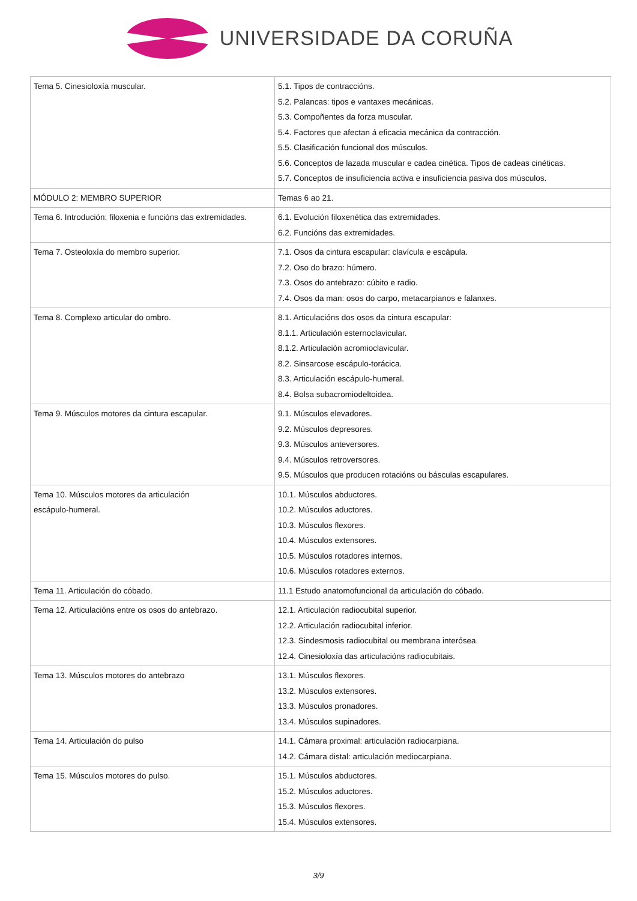UNIVERSIDADE DA CORUÑA
| Tema 5. Cinesioloxía muscular. | 5.1. Tipos de contraccións. 5.2. Palancas: tipos e vantaxes mecánicas. 5.3. Compoñentes da forza muscular. 5.4. Factores que afectan á eficacia mecánica da contracción. 5.5. Clasificación funcional dos músculos. 5.6. Conceptos de lazada muscular e cadea cinética. Tipos de cadeas cinéticas. 5.7. Conceptos de insuficiencia activa e insuficiencia pasiva dos músculos. |
| MÓDULO 2: MEMBRO SUPERIOR | Temas 6 ao 21. |
| Tema 6. Introdución: filoxenia e funcións das extremidades. | 6.1. Evolución filoxenética das extremidades. 6.2. Funcións das extremidades. |
| Tema 7. Osteoloxía do membro superior. | 7.1. Osos da cintura escapular: clavícula e escápula. 7.2. Oso do brazo: húmero. 7.3. Osos do antebrazo: cúbito e radio. 7.4. Osos da man: osos do carpo, metacarpianos e falanxes. |
| Tema 8. Complexo articular do ombro. | 8.1. Articulacións dos osos da cintura escapular: 8.1.1. Articulación esternoclavicular. 8.1.2. Articulación acromioclavicular. 8.2. Sinsarcose escápulo-torácica. 8.3. Articulación escápulo-humeral. 8.4. Bolsa subacromiodeltoidea. |
| Tema 9. Músculos motores da cintura escapular. | 9.1. Músculos elevadores. 9.2. Músculos depresores. 9.3. Músculos anteversores. 9.4. Músculos retroversores. 9.5. Músculos que producen rotacións ou básculas escapulares. |
| Tema 10. Músculos motores da articulación escápulo-humeral. | 10.1. Músculos abductores. 10.2. Músculos aductores. 10.3. Músculos flexores. 10.4. Músculos extensores. 10.5. Músculos rotadores internos. 10.6. Músculos rotadores externos. |
| Tema 11. Articulación do cóbado. | 11.1 Estudo anatomofuncional da articulación do cóbado. |
| Tema 12. Articulacións entre os osos do antebrazo. | 12.1. Articulación radiocubital superior. 12.2. Articulación radiocubital inferior. 12.3. Sindesmosis radiocubital ou membrana interósea. 12.4. Cinesioloxía das articulacións radiocubitais. |
| Tema 13. Músculos motores do antebrazo | 13.1. Músculos flexores. 13.2. Músculos extensores. 13.3. Músculos pronadores. 13.4. Músculos supinadores. |
| Tema 14. Articulación do pulso | 14.1. Cámara proximal: articulación radiocarpiana. 14.2. Cámara distal: articulación mediocarpiana. |
| Tema 15. Músculos motores do pulso. | 15.1. Músculos abductores. 15.2. Músculos aductores. 15.3. Músculos flexores. 15.4. Músculos extensores. |
3/9